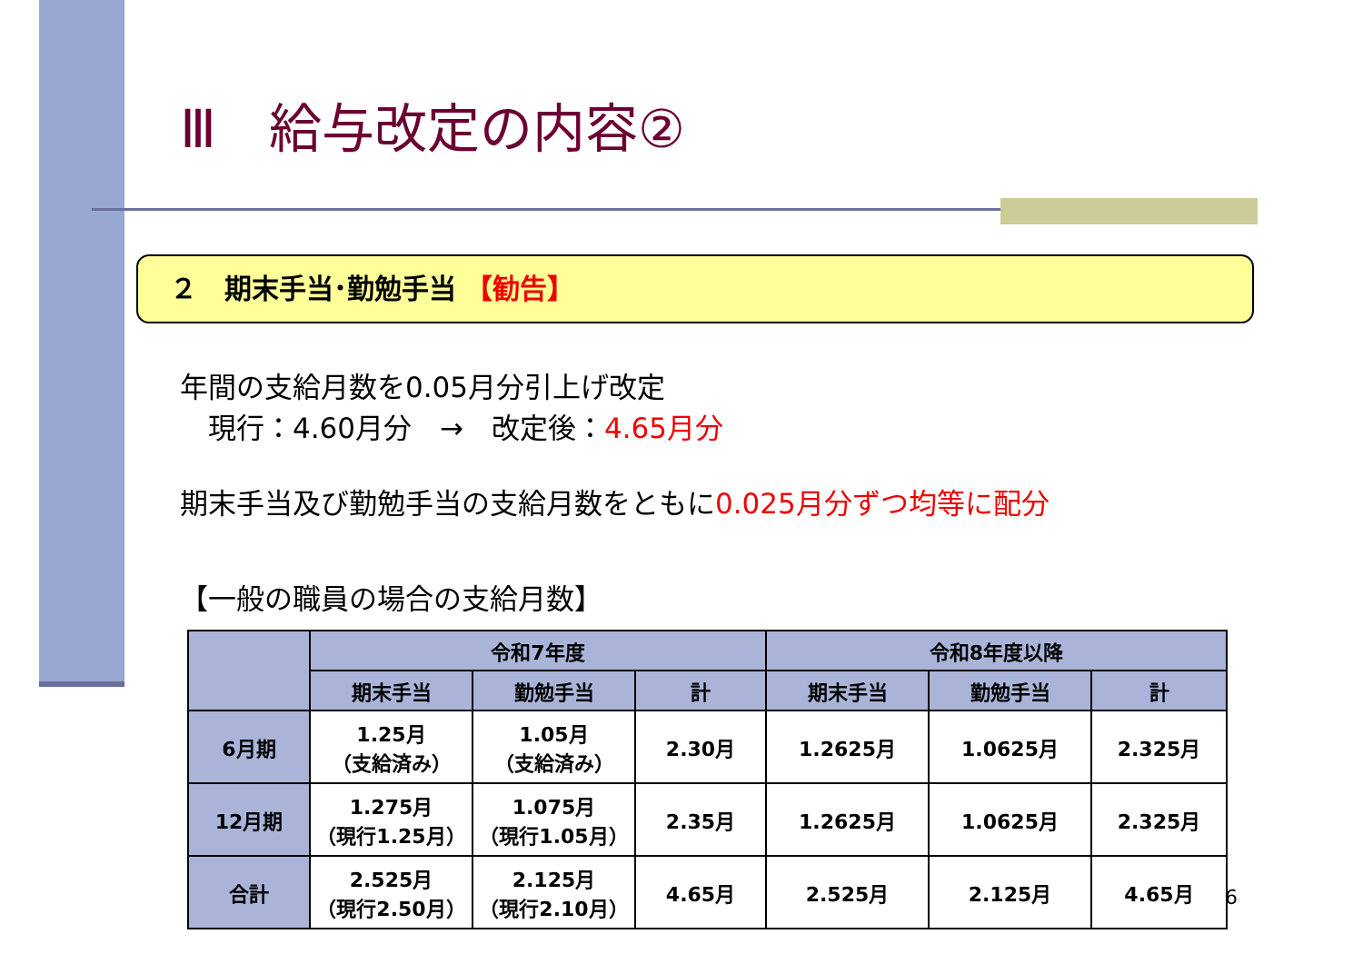Ⅲ　給与改定の内容②
２　期末手当･勤勉手当 【勧告】
年間の支給月数を0.05月分引上げ改定
　現行：4.60月分　→　改定後：4.65月分
期末手当及び勤勉手当の支給月数をともに0.025月分ずつ均等に配分
【一般の職員の場合の支給月数】
| | 令和7年度 | | | 令和8年度以降 | | |
| --- | --- | --- | --- | --- | --- | --- |
| | 期末手当 | 勤勉手当 | 計 | 期末手当 | 勤勉手当 | 計 |
| 6月期 | 1.25月 （支給済み） | 1.05月 （支給済み） | 2.30月 | 1.2625月 | 1.0625月 | 2.325月 |
| 12月期 | 1.275月 （現行1.25月） | 1.075月 （現行1.05月） | 2.35月 | 1.2625月 | 1.0625月 | 2.325月 |
| 合計 | 2.525月 （現行2.50月） | 2.125月 （現行2.10月） | 4.65月 | 2.525月 | 2.125月 | 4.65月 |
6